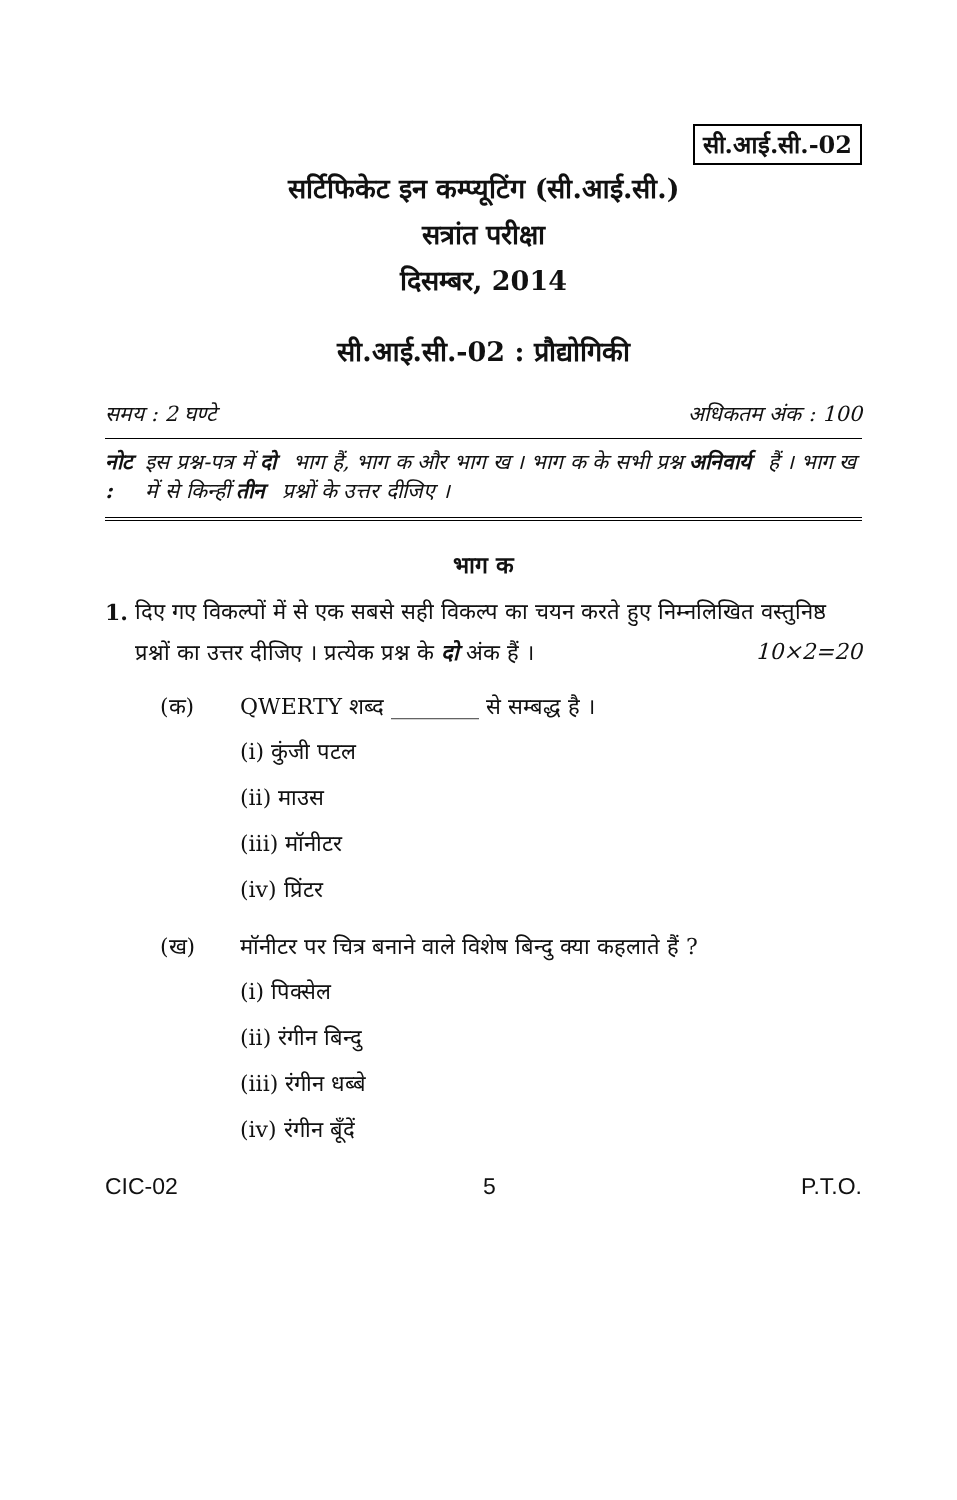सी.आई.सी.-02
सर्टिफिकेट इन कम्प्यूटिंग (सी.आई.सी.)
सत्रांत परीक्षा
दिसम्बर, 2014
सी.आई.सी.-02 : प्रौद्योगिकी
समय : 2 घण्टे अधिकतम अंक : 100
नोट : इस प्रश्न-पत्र में दो भाग हैं, भाग क और भाग ख । भाग क के सभी प्रश्न अनिवार्य हैं । भाग ख में से किन्हीं तीन प्रश्नों के उत्तर दीजिए ।
भाग क
1. दिए गए विकल्पों में से एक सबसे सही विकल्प का चयन करते हुए निम्नलिखित वस्तुनिष्ठ प्रश्नों का उत्तर दीजिए । प्रत्येक प्रश्न के दो अंक हैं । 10×2=20
(क) QWERTY शब्द ________ से सम्बद्ध है ।
(i) कुंजी पटल
(ii) माउस
(iii) मॉनीटर
(iv) प्रिंटर
(ख) मॉनीटर पर चित्र बनाने वाले विशेष बिन्दु क्या कहलाते हैं ?
(i) पिक्सेल
(ii) रंगीन बिन्दु
(iii) रंगीन धब्बे
(iv) रंगीन बूँदें
CIC-02 5 P.T.O.